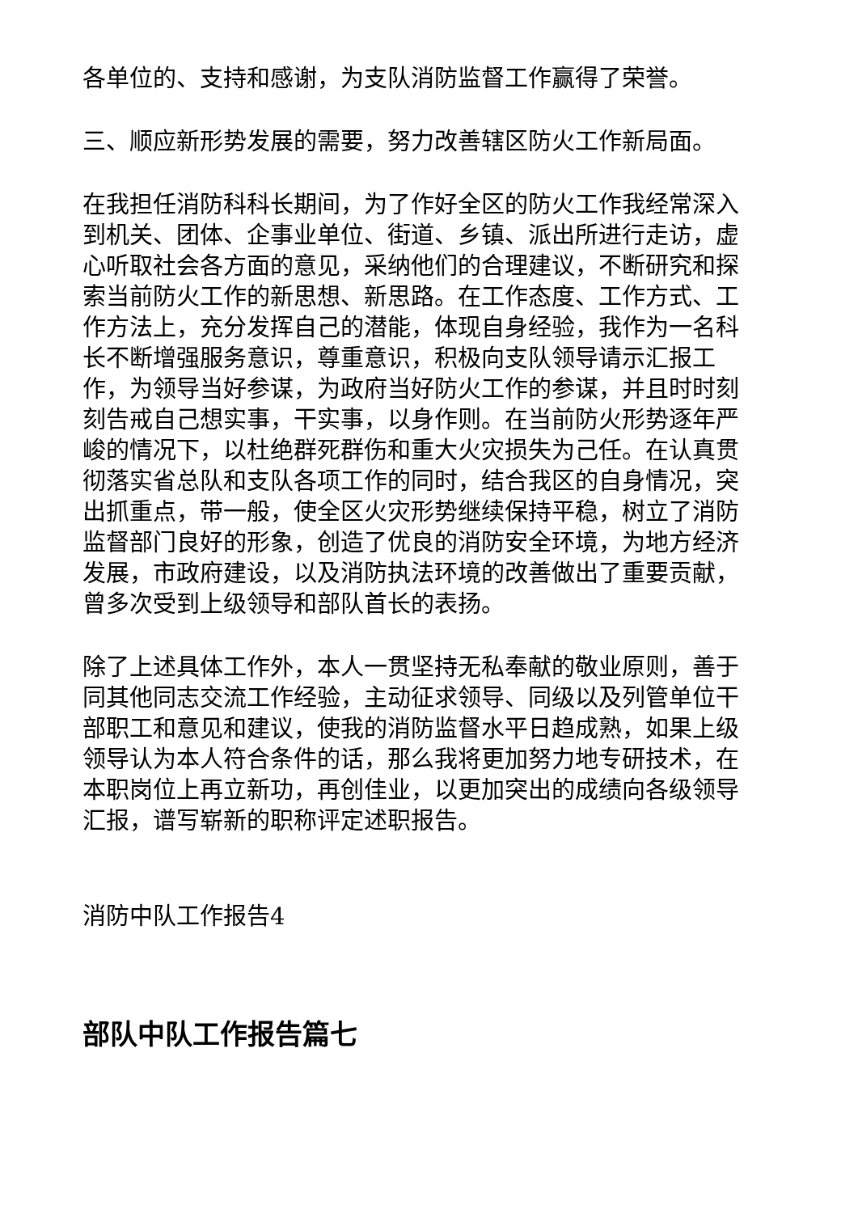各单位的、支持和感谢，为支队消防监督工作赢得了荣誉。
三、顺应新形势发展的需要，努力改善辖区防火工作新局面。
在我担任消防科科长期间，为了作好全区的防火工作我经常深入到机关、团体、企事业单位、街道、乡镇、派出所进行走访，虚心听取社会各方面的意见，采纳他们的合理建议，不断研究和探索当前防火工作的新思想、新思路。在工作态度、工作方式、工作方法上，充分发挥自己的潜能，体现自身经验，我作为一名科长不断增强服务意识，尊重意识，积极向支队领导请示汇报工作，为领导当好参谋，为政府当好防火工作的参谋，并且时时刻刻告戒自己想实事，干实事，以身作则。在当前防火形势逐年严峻的情况下，以杜绝群死群伤和重大火灾损失为己任。在认真贯彻落实省总队和支队各项工作的同时，结合我区的自身情况，突出抓重点，带一般，使全区火灾形势继续保持平稳，树立了消防监督部门良好的形象，创造了优良的消防安全环境，为地方经济发展，市政府建设，以及消防执法环境的改善做出了重要贡献，曾多次受到上级领导和部队首长的表扬。
除了上述具体工作外，本人一贯坚持无私奉献的敬业原则，善于同其他同志交流工作经验，主动征求领导、同级以及列管单位干部职工和意见和建议，使我的消防监督水平日趋成熟，如果上级领导认为本人符合条件的话，那么我将更加努力地专研技术，在本职岗位上再立新功，再创佳业，以更加突出的成绩向各级领导汇报，谱写崭新的职称评定述职报告。
消防中队工作报告4
部队中队工作报告篇七